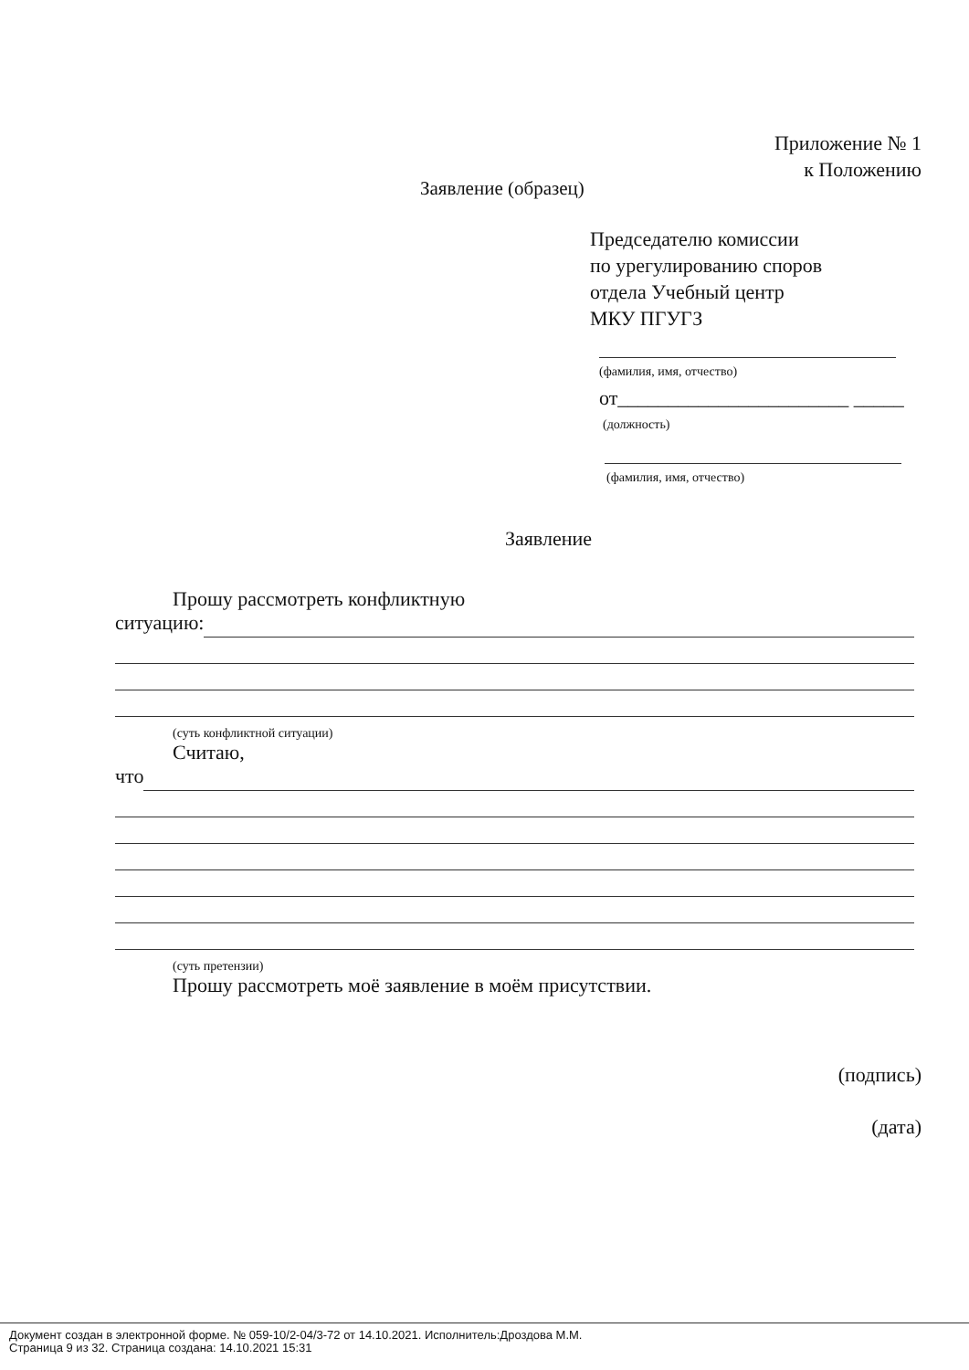Приложение № 1
к Положению
Заявление (образец)
Председателю комиссии
по урегулированию споров
отдела Учебный центр
МКУ ПГУГЗ
(фамилия, имя, отчество)
от_______________________ _____
(должность)
(фамилия, имя, отчество)
Заявление
Прошу рассмотреть конфликтную
ситуацию:
(суть конфликтной ситуации)
Считаю,
что
(суть претензии)
Прошу рассмотреть моё заявление в моём присутствии.
(подпись)
(дата)
Документ создан в электронной форме. № 059-10/2-04/3-72 от 14.10.2021. Исполнитель:Дроздова М.М.
Страница 9 из 32. Страница создана: 14.10.2021 15:31